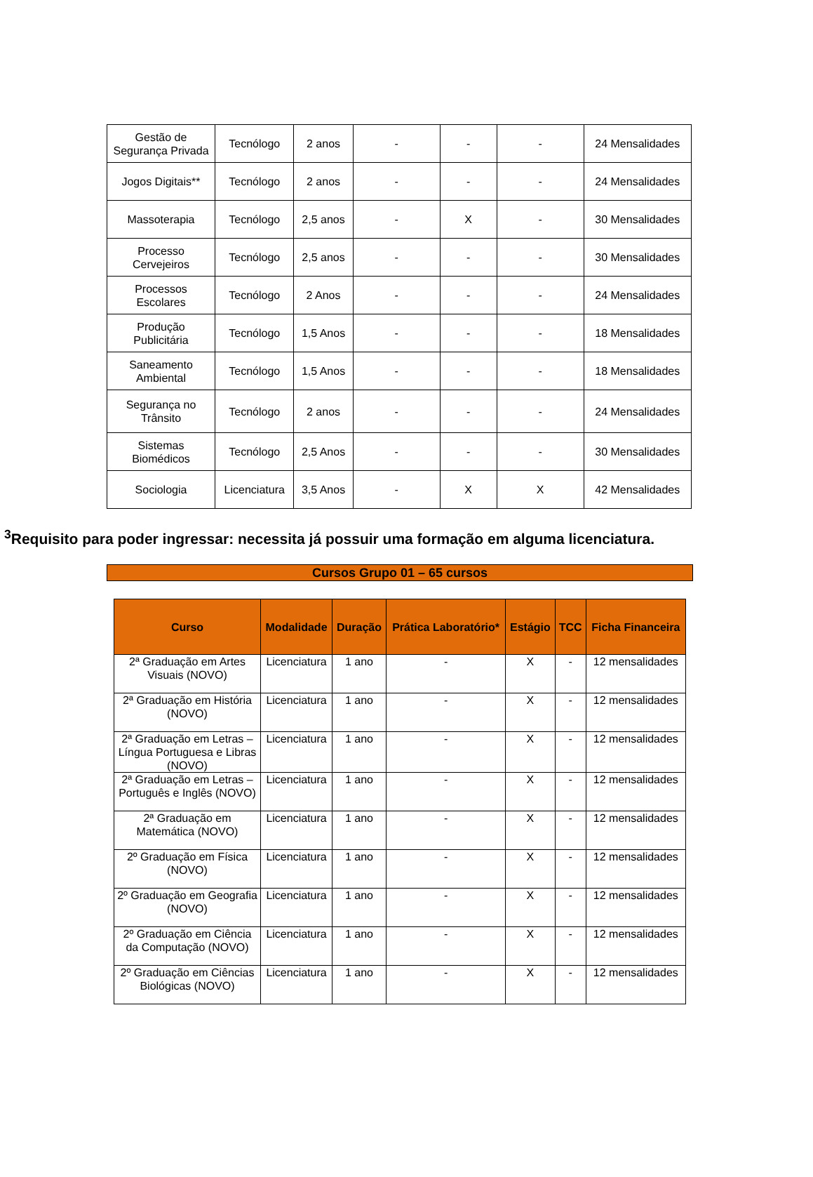| Gestão de Segurança Privada | Tecnólogo | 2 anos | - | - | - | 24 Mensalidades |
| Jogos Digitais** | Tecnólogo | 2 anos | - | - | - | 24 Mensalidades |
| Massoterapia | Tecnólogo | 2,5 anos | - | X | - | 30 Mensalidades |
| Processo Cervejeiros | Tecnólogo | 2,5 anos | - | - | - | 30 Mensalidades |
| Processos Escolares | Tecnólogo | 2 Anos | - | - | - | 24 Mensalidades |
| Produção Publicitária | Tecnólogo | 1,5 Anos | - | - | - | 18 Mensalidades |
| Saneamento Ambiental | Tecnólogo | 1,5 Anos | - | - | - | 18 Mensalidades |
| Segurança no Trânsito | Tecnólogo | 2 anos | - | - | - | 24 Mensalidades |
| Sistemas Biomédicos | Tecnólogo | 2,5 Anos | - | - | - | 30 Mensalidades |
| Sociologia | Licenciatura | 3,5 Anos | - | X | X | 42 Mensalidades |
<sup>3</sup> Requisito para poder ingressar: necessita já possuir uma formação em alguma licenciatura.
Cursos Grupo 01 – 65 cursos
| Curso | Modalidade | Duração | Prática Laboratório* | Estágio | TCC | Ficha Financeira |
| --- | --- | --- | --- | --- | --- | --- |
| 2ª Graduação em Artes Visuais (NOVO) | Licenciatura | 1 ano | - | X | - | 12 mensalidades |
| 2ª Graduação em História (NOVO) | Licenciatura | 1 ano | - | X | - | 12 mensalidades |
| 2ª Graduação em Letras – Língua Portuguesa e Libras (NOVO) | Licenciatura | 1 ano | - | X | - | 12 mensalidades |
| 2ª Graduação em Letras –Português e Inglês (NOVO) | Licenciatura | 1 ano | - | X | - | 12 mensalidades |
| 2ª Graduação em Matemática (NOVO) | Licenciatura | 1 ano | - | X | - | 12 mensalidades |
| 2º Graduação em Física (NOVO) | Licenciatura | 1 ano | - | X | - | 12 mensalidades |
| 2º Graduação em Geografia (NOVO) | Licenciatura | 1 ano | - | X | - | 12 mensalidades |
| 2º Graduação em Ciência da Computação (NOVO) | Licenciatura | 1 ano | - | X | - | 12 mensalidades |
| 2º Graduação em Ciências Biológicas (NOVO) | Licenciatura | 1 ano | - | X | - | 12 mensalidades |